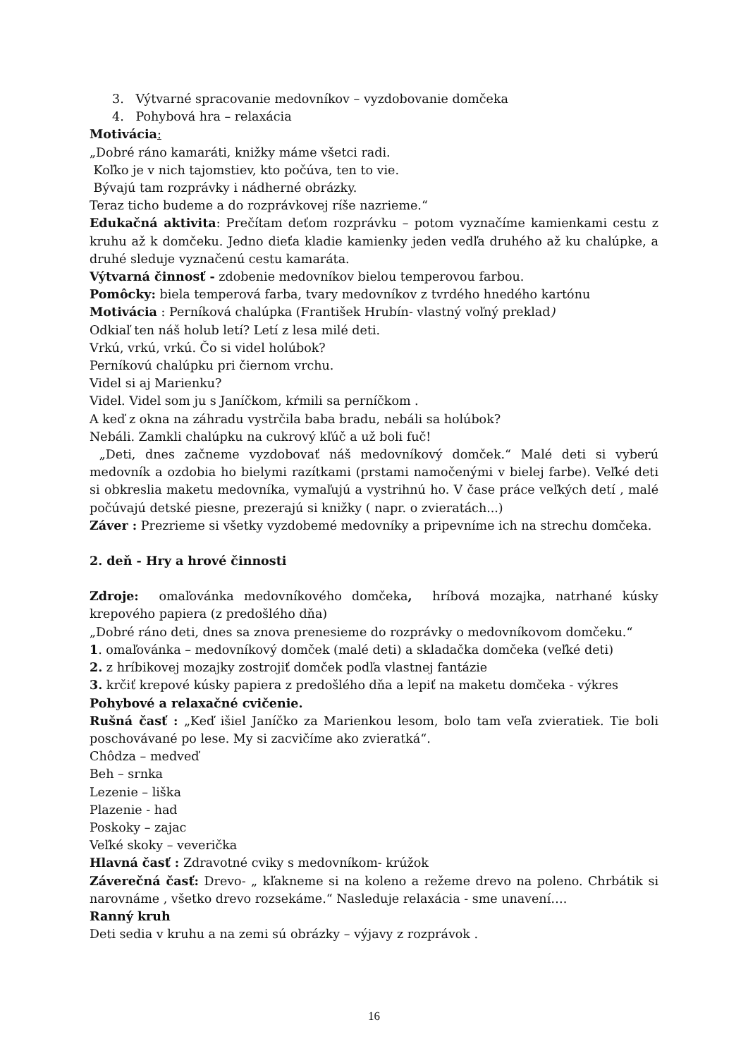3. Výtvarné spracovanie medovníkov – vyzdobovanie domčeka
4. Pohybová hra – relaxácia
Motivácia:
„Dobré ráno kamaráti, knižky máme všetci radi.
Koľko je v nich tajomstiev, kto počúva, ten to vie.
Bývajú tam rozprávky i nádherné obrázky.
Teraz ticho budeme a do rozprávkovej ríše nazrieme.“
Edukačná aktivita: Prečítam deťom rozprávku – potom vyznačíme kamienkami cestu z kruhu až k domčeku. Jedno dieťa kladie kamienky jeden vedľa druhého až ku chalúpke, a druhé sleduje vyznačenú cestu kamaráta.
Výtvarná činnosť - zdobenie medovníkov bielou temperovou farbou.
Pomôcky: biela temperová farba, tvary medovníkov z tvrdého hnedého kartónu
Motivácia : Perníková chalúpka (František Hrubín- vlastný voľný preklad)
Odkiaľ ten náš holub letí? Letí z lesa milé deti.
Vrkú, vrkú, vrkú. Čo si videl holúbok?
Perníkovú chalúpku pri čiernom vrchu.
Videl si aj Marienku?
Videl. Videl som ju s Janíčkom, kŕmili sa perníčkom .
A keď z okna na záhradu vystrčila baba bradu, nebáli sa holúbok?
Nebáli. Zamkli chalúpku na cukrový kľúč a už boli fuč!
„Deti, dnes začneme vyzdobovať náš medovníkový domček.“ Malé deti si vyberú medovník a ozdobia ho bielymi razítkami (prstami namočenými v bielej farbe). Veľké deti si obkreslia maketu medovníka, vymaľujú a vystrihnú ho. V čase práce veľkých detí , malé počúvajú detské piesne, prezerajú si knižky ( napr. o zvieratách...)
Záver : Prezrieme si všetky vyzdobemé medovníky a pripevníme ich na strechu domčeka.
2. deň - Hry a hrové činnosti
Zdroje: omaľovánka medovníkového domčeka, hríbová mozajka, natrhané kúsky krepového papiera (z predošlého dňa)
„Dobré ráno deti, dnes sa znova prenesieme do rozprávky o medovníkovom domčeku.“
1. omaľovánka – medovníkový domček (malé deti) a skladačka domčeka (veľké deti)
2. z hríbikovej mozajky zostrojiť domček podľa vlastnej fantázie
3. krčiť krepové kúsky papiera z predošlého dňa a lepiť na maketu domčeka - výkres
Pohybové a relaxačné cvičenie.
Rušná časť : „Keď išiel Janíčko za Marienkou lesom, bolo tam veľa zvieratiek. Tie boli poschovávané po lese. My si zacvičíme ako zvieratká“.
Chôdza – medveď
Beh – srnka
Lezenie – liška
Plazenie - had
Poskoky – zajac
Veľké skoky – veverička
Hlavná časť : Zdravotné cviky s medovníkom- krúžok
Záverečná časť: Drevo- „ kľakneme si na koleno a režeme drevo na poleno. Chrbátik si narovnáme , všetko drevo rozsekáme.“ Nasleduje relaxácia - sme unavení….
Ranný kruh
Deti sedia v kruhu a na zemi sú obrázky – výjavy z rozprávok .
16